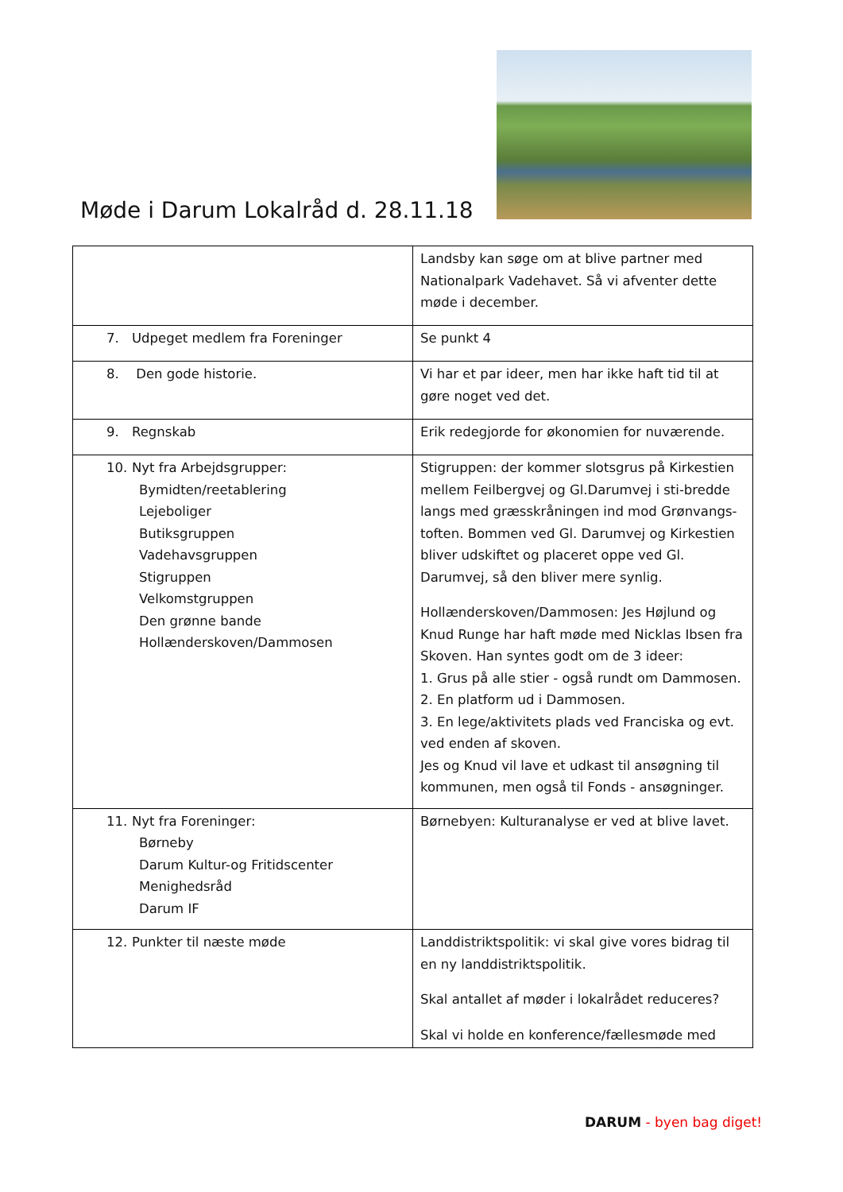Møde i Darum Lokalråd d. 28.11.18
| | Landsby kan søge om at blive partner med Nationalpark Vadehavet. Så vi afventer dette møde i december. |
| 7. Udpeget medlem fra Foreninger | Se punkt 4 |
| 8. Den gode historie. | Vi har et par ideer, men har ikke haft tid til at gøre noget ved det. |
| 9. Regnskab | Erik redegjorde for økonomien for nuværende. |
| 10. Nyt fra Arbejdsgrupper: Bymidten/reetablering Lejeboliger Butiksgruppen Vadehavsgruppen Stigruppen Velkomstgruppen Den grønne bande Hollænderskoven/Dammosen | Stigruppen: der kommer slotsgrus på Kirkestien mellem Feilbergvej og Gl.Darumvej i sti-bredde langs med græsskråningen ind mod Grønvangs-toften. Bommen ved Gl. Darumvej og Kirkestien bliver udskiftet og placeret oppe ved Gl. Darumvej, så den bliver mere synlig. Hollænderskoven/Dammosen: Jes Højlund og Knud Runge har haft møde med Nicklas Ibsen fra Skoven. Han syntes godt om de 3 ideer: 1. Grus på alle stier - også rundt om Dammosen. 2. En platform ud i Dammosen. 3. En lege/aktivitets plads ved Franciska og evt. ved enden af skoven. Jes og Knud vil lave et udkast til ansøgning til kommunen, men også til Fonds - ansøgninger. |
| 11. Nyt fra Foreninger: Børneby Darum Kultur-og Fritidscenter Menighedsråd Darum IF | Børnebyen: Kulturanalyse er ved at blive lavet. |
| 12. Punkter til næste møde | Landdistriktspolitik: vi skal give vores bidrag til en ny landdistriktspolitik. Skal antallet af møder i lokalrådet reduceres? Skal vi holde en konference/fællesmøde med |
DARUM - byen bag diget!